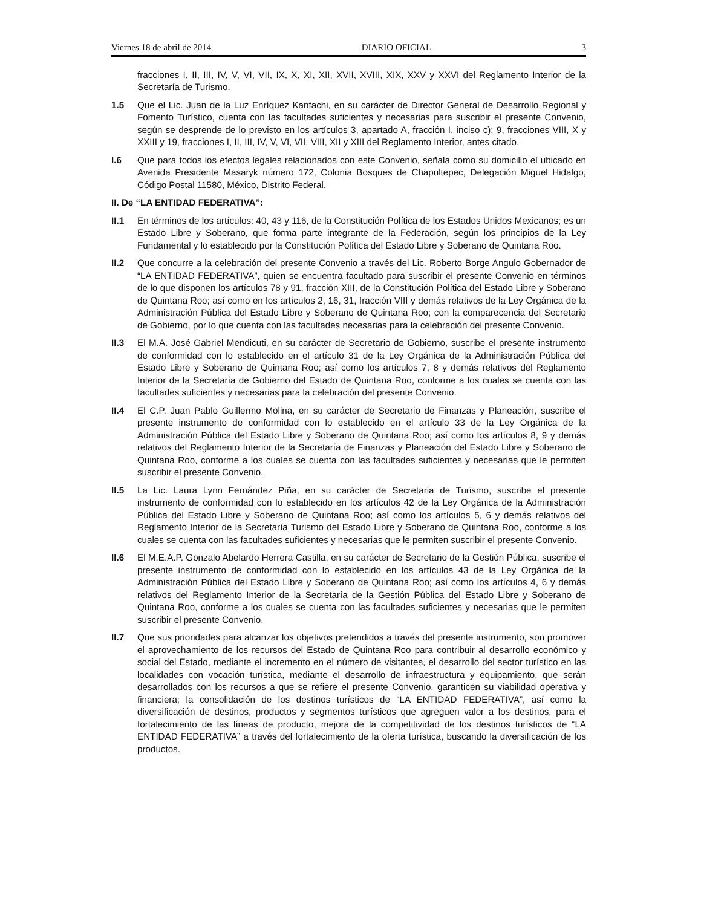Viernes 18 de abril de 2014 DIARIO OFICIAL 3
fracciones I, II, III, IV, V, VI, VII, IX, X, XI, XII, XVII, XVIII, XIX, XXV y XXVI del Reglamento Interior de la Secretaría de Turismo.
1.5 Que el Lic. Juan de la Luz Enríquez Kanfachi, en su carácter de Director General de Desarrollo Regional y Fomento Turístico, cuenta con las facultades suficientes y necesarias para suscribir el presente Convenio, según se desprende de lo previsto en los artículos 3, apartado A, fracción I, inciso c); 9, fracciones VIII, X y XXIII y 19, fracciones I, II, III, IV, V, VI, VII, VIII, XII y XIII del Reglamento Interior, antes citado.
I.6 Que para todos los efectos legales relacionados con este Convenio, señala como su domicilio el ubicado en Avenida Presidente Masaryk número 172, Colonia Bosques de Chapultepec, Delegación Miguel Hidalgo, Código Postal 11580, México, Distrito Federal.
II. De “LA ENTIDAD FEDERATIVA”:
II.1 En términos de los artículos: 40, 43 y 116, de la Constitución Política de los Estados Unidos Mexicanos; es un Estado Libre y Soberano, que forma parte integrante de la Federación, según los principios de la Ley Fundamental y lo establecido por la Constitución Política del Estado Libre y Soberano de Quintana Roo.
II.2 Que concurre a la celebración del presente Convenio a través del Lic. Roberto Borge Angulo Gobernador de “LA ENTIDAD FEDERATIVA”, quien se encuentra facultado para suscribir el presente Convenio en términos de lo que disponen los artículos 78 y 91, fracción XIII, de la Constitución Política del Estado Libre y Soberano de Quintana Roo; así como en los artículos 2, 16, 31, fracción VIII y demás relativos de la Ley Orgánica de la Administración Pública del Estado Libre y Soberano de Quintana Roo; con la comparecencia del Secretario de Gobierno, por lo que cuenta con las facultades necesarias para la celebración del presente Convenio.
II.3 El M.A. José Gabriel Mendicuti, en su carácter de Secretario de Gobierno, suscribe el presente instrumento de conformidad con lo establecido en el artículo 31 de la Ley Orgánica de la Administración Pública del Estado Libre y Soberano de Quintana Roo; así como los artículos 7, 8 y demás relativos del Reglamento Interior de la Secretaría de Gobierno del Estado de Quintana Roo, conforme a los cuales se cuenta con las facultades suficientes y necesarias para la celebración del presente Convenio.
II.4 El C.P. Juan Pablo Guillermo Molina, en su carácter de Secretario de Finanzas y Planeación, suscribe el presente instrumento de conformidad con lo establecido en el artículo 33 de la Ley Orgánica de la Administración Pública del Estado Libre y Soberano de Quintana Roo; así como los artículos 8, 9 y demás relativos del Reglamento Interior de la Secretaría de Finanzas y Planeación del Estado Libre y Soberano de Quintana Roo, conforme a los cuales se cuenta con las facultades suficientes y necesarias que le permiten suscribir el presente Convenio.
II.5 La Lic. Laura Lynn Fernández Piña, en su carácter de Secretaria de Turismo, suscribe el presente instrumento de conformidad con lo establecido en los artículos 42 de la Ley Orgánica de la Administración Pública del Estado Libre y Soberano de Quintana Roo; así como los artículos 5, 6 y demás relativos del Reglamento Interior de la Secretaría Turismo del Estado Libre y Soberano de Quintana Roo, conforme a los cuales se cuenta con las facultades suficientes y necesarias que le permiten suscribir el presente Convenio.
II.6 El M.E.A.P. Gonzalo Abelardo Herrera Castilla, en su carácter de Secretario de la Gestión Pública, suscribe el presente instrumento de conformidad con lo establecido en los artículos 43 de la Ley Orgánica de la Administración Pública del Estado Libre y Soberano de Quintana Roo; así como los artículos 4, 6 y demás relativos del Reglamento Interior de la Secretaría de la Gestión Pública del Estado Libre y Soberano de Quintana Roo, conforme a los cuales se cuenta con las facultades suficientes y necesarias que le permiten suscribir el presente Convenio.
II.7 Que sus prioridades para alcanzar los objetivos pretendidos a través del presente instrumento, son promover el aprovechamiento de los recursos del Estado de Quintana Roo para contribuir al desarrollo económico y social del Estado, mediante el incremento en el número de visitantes, el desarrollo del sector turístico en las localidades con vocación turística, mediante el desarrollo de infraestructura y equipamiento, que serán desarrollados con los recursos a que se refiere el presente Convenio, garanticen su viabilidad operativa y financiera; la consolidación de los destinos turísticos de “LA ENTIDAD FEDERATIVA”, así como la diversificación de destinos, productos y segmentos turísticos que agreguen valor a los destinos, para el fortalecimiento de las líneas de producto, mejora de la competitividad de los destinos turísticos de “LA ENTIDAD FEDERATIVA” a través del fortalecimiento de la oferta turística, buscando la diversificación de los productos.